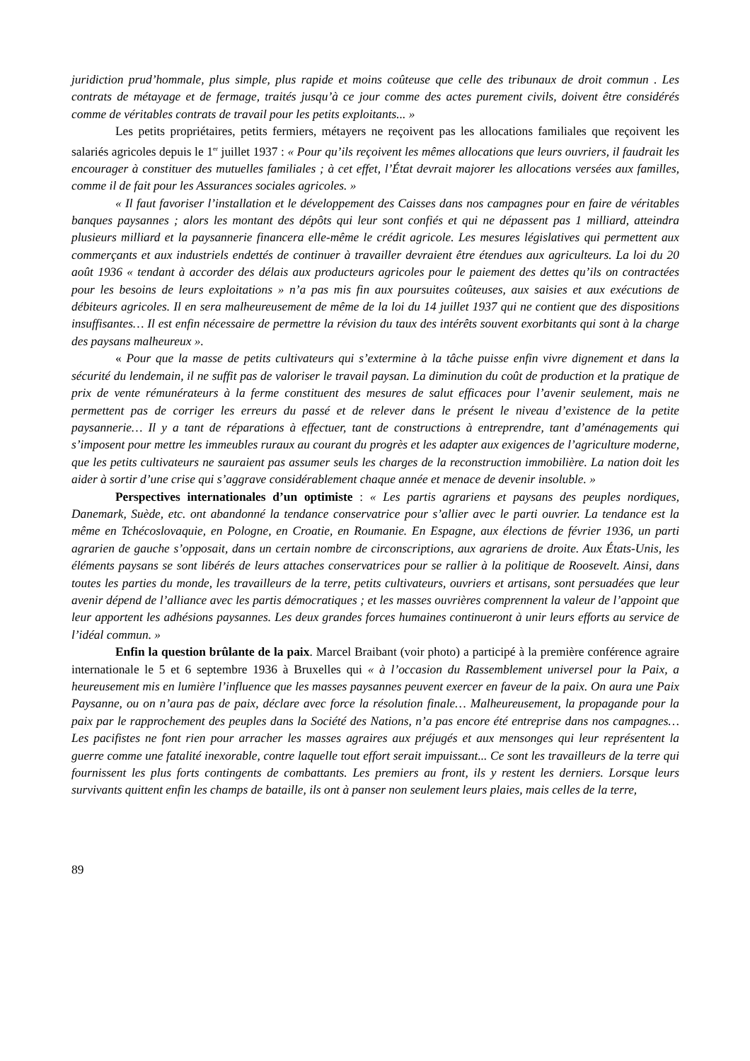juridiction prud’hommale, plus simple, plus rapide et moins coûteuse que celle des tribunaux de droit commun . Les contrats de métayage et de fermage, traités jusqu’à ce jour comme des actes purement civils, doivent être considérés comme de véritables contrats de travail pour les petits exploitants... »
Les petits propriétaires, petits fermiers, métayers ne reçoivent pas les allocations familiales que reçoivent les salariés agricoles depuis le 1<sup>er</sup> juillet 1937 : « Pour qu’ils reçoivent les mêmes allocations que leurs ouvriers, il faudrait les encourager à constituer des mutuelles familiales ; à cet effet, l’État devrait majorer les allocations versées aux familles, comme il de fait pour les Assurances sociales agricoles. »
« Il faut favoriser l’installation et le développement des Caisses dans nos campagnes pour en faire de véritables banques paysannes ; alors les montant des dépôts qui leur sont confiés et qui ne dépassent pas 1 milliard, atteindra plusieurs milliard et la paysannerie financera elle-même le crédit agricole. Les mesures législatives qui permettent aux commerçants et aux industriels endettés de continuer à travailler devraient être étendues aux agriculteurs. La loi du 20 août 1936 « tendant à accorder des délais aux producteurs agricoles pour le paiement des dettes qu’ils on contractées pour les besoins de leurs exploitations » n’a pas mis fin aux poursuites coûteuses, aux saisies et aux exécutions de débiteurs agricoles. Il en sera malheureusement de même de la loi du 14 juillet 1937 qui ne contient que des dispositions insuffisantes… Il est enfin nécessaire de permettre la révision du taux des intérêts souvent exorbitants qui sont à la charge des paysans malheureux ».
« Pour que la masse de petits cultivateurs qui s’extermine à la tâche puisse enfin vivre dignement et dans la sécurité du lendemain, il ne suffit pas de valoriser le travail paysan. La diminution du coût de production et la pratique de prix de vente rémunérateurs à la ferme constituent des mesures de salut efficaces pour l’avenir seulement, mais ne permettent pas de corriger les erreurs du passé et de relever dans le présent le niveau d’existence de la petite paysannerie… Il y a tant de réparations à effectuer, tant de constructions à entreprendre, tant d’aménagements qui s’imposent pour mettre les immeubles ruraux au courant du progrès et les adapter aux exigences de l’agriculture moderne, que les petits cultivateurs ne sauraient pas assumer seuls les charges de la reconstruction immobilière. La nation doit les aider à sortir d’une crise qui s’aggrave considérablement chaque année et menace de devenir insoluble. »
Perspectives internationales d’un optimiste : « Les partis agrariens et paysans des peuples nordiques, Danemark, Suède, etc. ont abandonné la tendance conservatrice pour s’allier avec le parti ouvrier. La tendance est la même en Tchécoslovaquie, en Pologne, en Croatie, en Roumanie. En Espagne, aux élections de février 1936, un parti agrarien de gauche s’opposait, dans un certain nombre de circonscriptions, aux agrariens de droite. Aux États-Unis, les éléments paysans se sont libérés de leurs attaches conservatrices pour se rallier à la politique de Roosevelt. Ainsi, dans toutes les parties du monde, les travailleurs de la terre, petits cultivateurs, ouvriers et artisans, sont persuadées que leur avenir dépend de l’alliance avec les partis démocratiques ; et les masses ouvrières comprennent la valeur de l’appoint que leur apportent les adhésions paysannes. Les deux grandes forces humaines continueront à unir leurs efforts au service de l’idéal commun. »
Enfin la question brûlante de la paix. Marcel Braibant (voir photo) a participé à la première conférence agraire internationale le 5 et 6 septembre 1936 à Bruxelles qui « à l’occasion du Rassemblement universel pour la Paix, a heureusement mis en lumière l’influence que les masses paysannes peuvent exercer en faveur de la paix. On aura une Paix Paysanne, ou on n’aura pas de paix, déclare avec force la résolution finale… Malheureusement, la propagande pour la paix par le rapprochement des peuples dans la Société des Nations, n’a pas encore été entreprise dans nos campagnes… Les pacifistes ne font rien pour arracher les masses agraires aux préjugés et aux mensonges qui leur représentent la guerre comme une fatalité inexorable, contre laquelle tout effort serait impuissant... Ce sont les travailleurs de la terre qui fournissent les plus forts contingents de combattants. Les premiers au front, ils y restent les derniers. Lorsque leurs survivants quittent enfin les champs de bataille, ils ont à panser non seulement leurs plaies, mais celles de la terre,
89